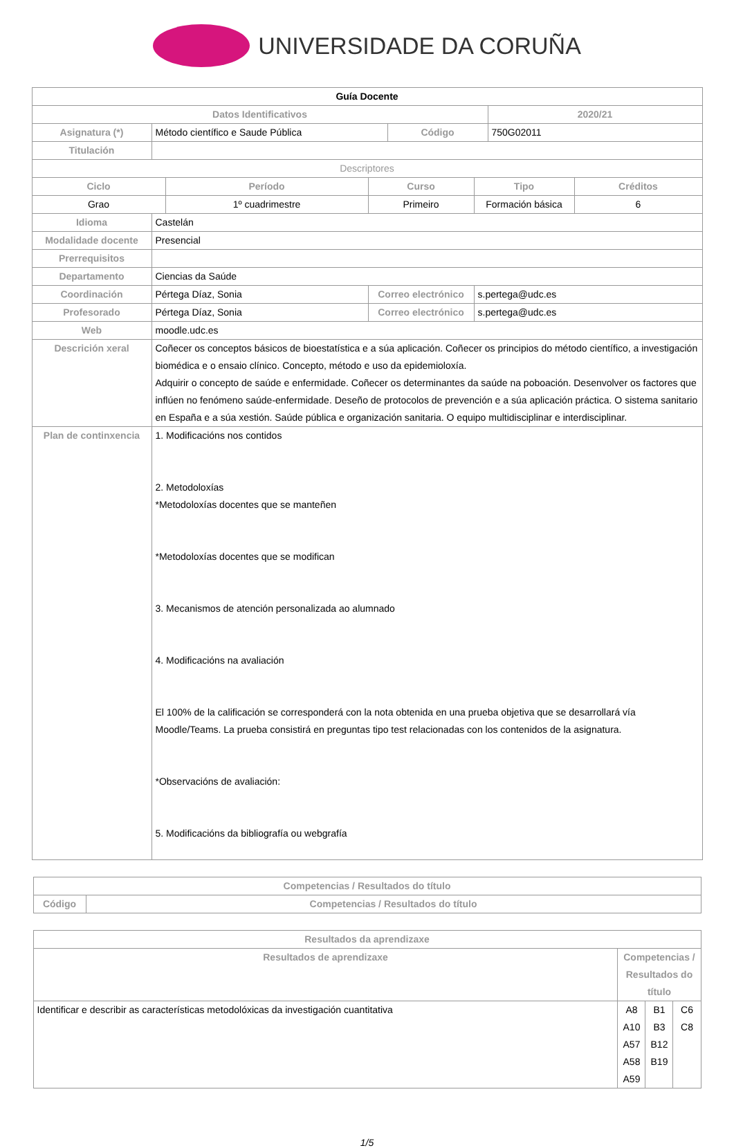UNIVERSIDADE DA CORUÑA
| Guía Docente | | | | | | | |
| --- | --- | --- | --- | --- | --- | --- | --- |
| Datos Identificativos | | | | | | 2020/21 | |
| Asignatura (*) | Método científico e Saude Pública | | | Código | | 750G02011 | |
| Titulación | | | | | | | |
| Descriptores | | | | | | | |
| Ciclo | | Período | Curso | | Tipo | | Créditos |
| Grao | | 1º cuadrimestre | Primeiro | | Formación básica | | 6 |
| Idioma | Castelán | | | | | | |
| Modalidade docente | Presencial | | | | | | |
| Prerrequisitos | | | | | | | |
| Departamento | Ciencias da Saúde | | | | | | |
| Coordinación | Pértega Díaz, Sonia | | Correo electrónico | | s.pertega@udc.es | | |
| Profesorado | Pértega Díaz, Sonia | | Correo electrónico | | s.pertega@udc.es | | |
| Web | moodle.udc.es | | | | | | |
| Descrición xeral | Coñecer os conceptos básicos de bioestatística e a súa aplicación. Coñecer os principios do método científico, a investigación biomédica e o ensaio clínico. Concepto, método e uso da epidemioloxía. Adquirir o concepto de saúde e enfermidade. Coñecer os determinantes da saúde na poboación. Desenvolver os factores que inflúen no fenómeno saúde-enfermidade. Deseño de protocolos de prevención e a súa aplicación práctica. O sistema sanitario en España e a súa xestión. Saúde pública e organización sanitaria. O equipo multidisciplinar e interdisciplinar. | | | | | | |
| Plan de continxencia | 1. Modificacións nos contidos 2. Metodoloxías *Metodoloxías docentes que se manteñen *Metodoloxías docentes que se modifican 3. Mecanismos de atención personalizada ao alumnado 4. Modificacións na avaliación El 100% de la calificación se corresponderá con la nota obtenida en una prueba objetiva que se desarrollará vía Moodle/Teams. La prueba consistirá en preguntas tipo test relacionadas con los contenidos de la asignatura. *Observacións de avaliación: 5. Modificacións da bibliografía ou webgrafía | | | | | | |
| Competencias / Resultados do título | |
| --- | --- |
| Código | Competencias / Resultados do título |
| Resultados da aprendizaxe | | | |
| --- | --- | --- | --- |
| Resultados de aprendizaxe | Competencias / Resultados do título | | |
| Identificar e describir as características metodolóxicas da investigación cuantitativa | A8 A10 A57 A58 A59 | B1 B3 B12 B19 | C6 C8 |
1/5